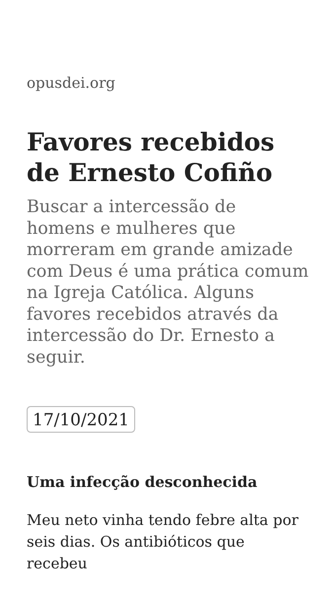opusdei.org
Favores recebidos de Ernesto Cofiño
Buscar a intercessão de homens e mulheres que morreram em grande amizade com Deus é uma prática comum na Igreja Católica. Alguns favores recebidos através da intercessão do Dr. Ernesto a seguir.
17/10/2021
Uma infecção desconhecida
Meu neto vinha tendo febre alta por seis dias. Os antibióticos que recebeu